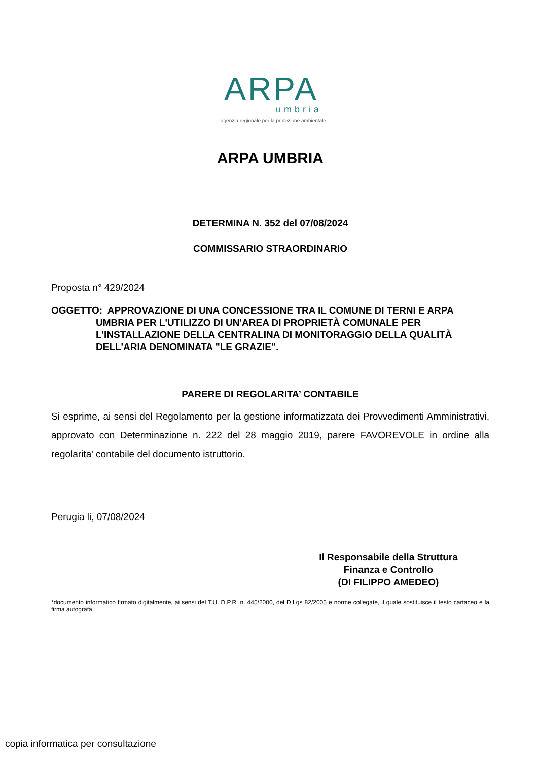ARPA
umbria
agenzia regionale per la protezione ambientale
ARPA UMBRIA
DETERMINA N. 352 del 07/08/2024
COMMISSARIO STRAORDINARIO
Proposta n° 429/2024
OGGETTO: APPROVAZIONE DI UNA CONCESSIONE TRA IL COMUNE DI TERNI E ARPA UMBRIA PER L'UTILIZZO DI UN'AREA DI PROPRIETÀ COMUNALE PER L'INSTALLAZIONE DELLA CENTRALINA DI MONITORAGGIO DELLA QUALITÀ DELL'ARIA DENOMINATA "LE GRAZIE".
PARERE DI REGOLARITA’ CONTABILE
Si esprime, ai sensi del Regolamento per la gestione informatizzata dei Provvedimenti Amministrativi, approvato con Determinazione n. 222 del 28 maggio 2019, parere FAVOREVOLE in ordine alla regolarita' contabile del documento istruttorio.
Perugia li, 07/08/2024
Il Responsabile della Struttura
Finanza e Controllo
(DI FILIPPO AMEDEO)
*documento informatico firmato digitalmente, ai sensi del T.U. D.P.R. n. 445/2000, del D.Lgs 82/2005 e norme collegate, il quale sostituisce il testo cartaceo e la firma autografa
copia informatica per consultazione